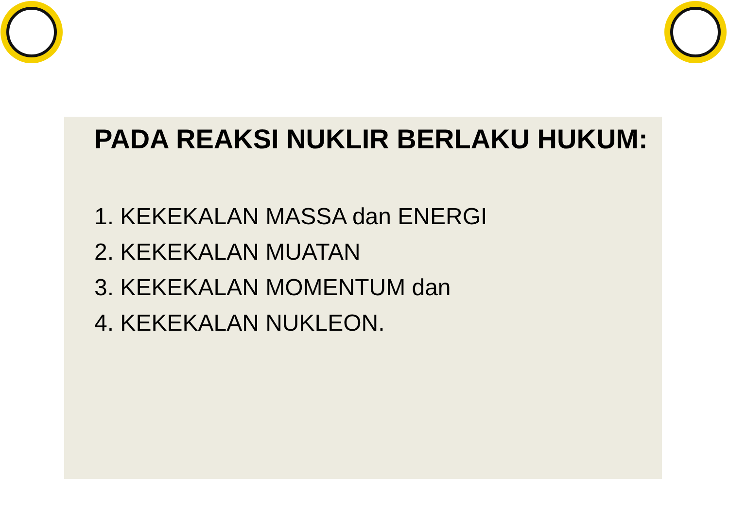PADA REAKSI NUKLIR BERLAKU HUKUM:
1. KEKEKALAN MASSA dan ENERGI
2. KEKEKALAN MUATAN
3. KEKEKALAN MOMENTUM dan
4. KEKEKALAN NUKLEON.